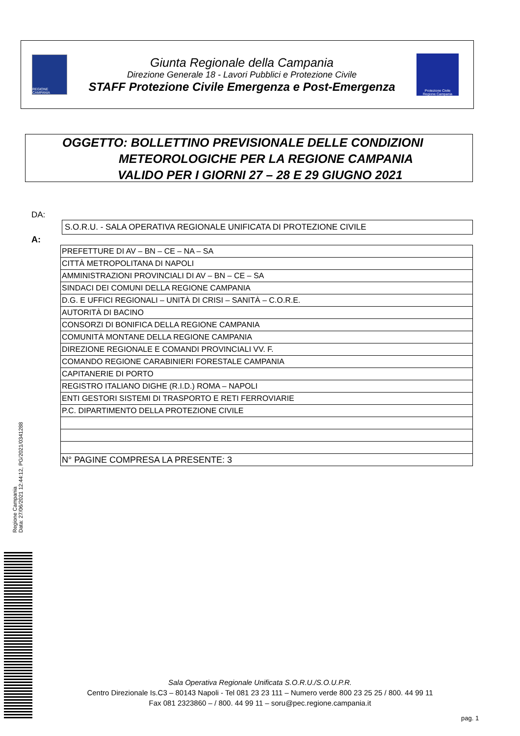REGIONE CAMPANIA
Giunta Regionale della Campania
Direzione Generale 18 - Lavori Pubblici e Protezione Civile
STAFF Protezione Civile Emergenza e Post-Emergenza
Protezione Civile
Regione Campania
OGGETTO: BOLLETTINO PREVISIONALE DELLE CONDIZIONI
METEOROLOGICHE PER LA REGIONE CAMPANIA
VALIDO PER I GIORNI 27 – 28 E 29 GIUGNO 2021
DA:
S.O.R.U. - SALA OPERATIVA REGIONALE UNIFICATA DI PROTEZIONE CIVILE
A:
| PREFETTURE DI AV – BN – CE – NA – SA |
| CITTÀ METROPOLITANA DI NAPOLI |
| AMMINISTRAZIONI PROVINCIALI DI AV – BN – CE – SA |
| SINDACI DEI COMUNI DELLA REGIONE CAMPANIA |
| D.G. E UFFICI REGIONALI – UNITÀ DI CRISI – SANITÀ – C.O.R.E. |
| AUTORITÀ DI BACINO |
| CONSORZI DI BONIFICA DELLA REGIONE CAMPANIA |
| COMUNITÀ MONTANE DELLA REGIONE CAMPANIA |
| DIREZIONE REGIONALE E COMANDI PROVINCIALI VV. F. |
| COMANDO REGIONE CARABINIERI FORESTALE CAMPANIA |
| CAPITANERIE DI PORTO |
| REGISTRO ITALIANO DIGHE (R.I.D.) ROMA – NAPOLI |
| ENTI GESTORI SISTEMI DI TRASPORTO E RETI FERROVIARIE |
| P.C. DIPARTIMENTO DELLA PROTEZIONE CIVILE |
| N° PAGINE COMPRESA LA PRESENTE: 3 |
Regione Campania
Data: 27/06/2021 12:44:12, PG/2021/0341288
Sala Operativa Regionale Unificata S.O.R.U./S.O.U.P.R.
Centro Direzionale Is.C3 – 80143 Napoli - Tel 081 23 23 111 – Numero verde 800 23 25 25 / 800. 44 99 11
Fax 081 2323860 – / 800. 44 99 11 – soru@pec.regione.campania.it
pag. 1